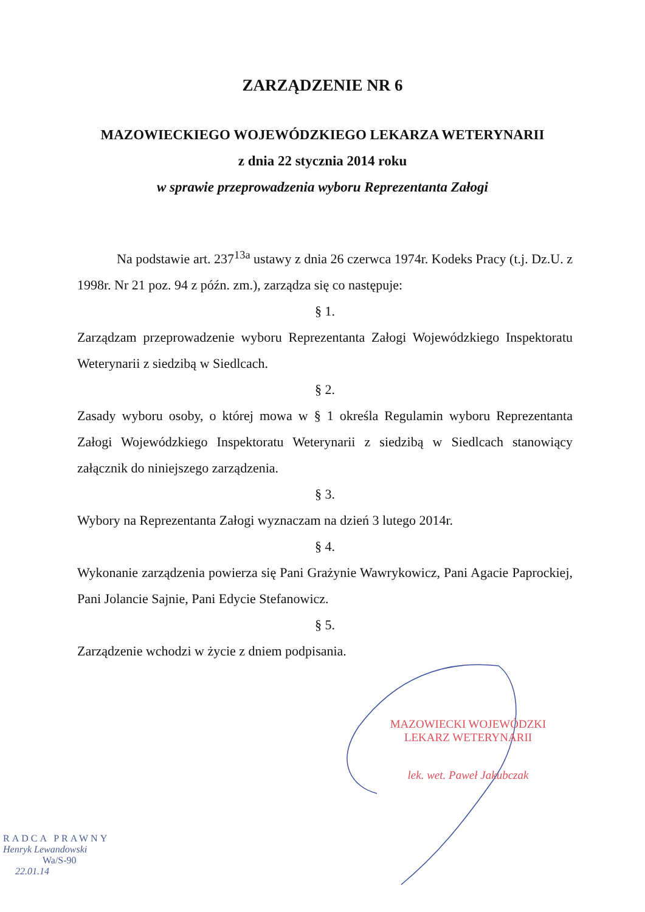ZARZĄDZENIE NR 6
MAZOWIECKIEGO WOJEWÓDZKIEGO LEKARZA WETERYNARII
z dnia 22 stycznia 2014 roku
w sprawie przeprowadzenia wyboru Reprezentanta Załogi
Na podstawie art. 237<sup>13a</sup> ustawy z dnia 26 czerwca 1974r. Kodeks Pracy (t.j. Dz.U. z 1998r. Nr 21 poz. 94 z późn. zm.), zarządza się co następuje:
§ 1.
Zarządzam przeprowadzenie wyboru Reprezentanta Załogi Wojewódzkiego Inspektoratu Weterynarii z siedzibą w Siedlcach.
§ 2.
Zasady wyboru osoby, o której mowa w § 1 określa Regulamin wyboru Reprezentanta Załogi Wojewódzkiego Inspektoratu Weterynarii z siedzibą w Siedlcach stanowiący załącznik do niniejszego zarządzenia.
§ 3.
Wybory na Reprezentanta Załogi wyznaczam na dzień 3 lutego 2014r.
§ 4.
Wykonanie zarządzenia powierza się Pani Grażynie Wawrykowicz, Pani Agacie Paprockiej, Pani Jolancie Sajnie, Pani Edycie Stefanowicz.
§ 5.
Zarządzenie wchodzi w życie z dniem podpisania.
MAZOWIECKI WOJEWÓDZKI
LEKARZ WETERYNARII
lek. wet. Paweł Jakubczak
RADCA PRAWNY
Henryk Lewandowski
Wa/S-90
22.01.14